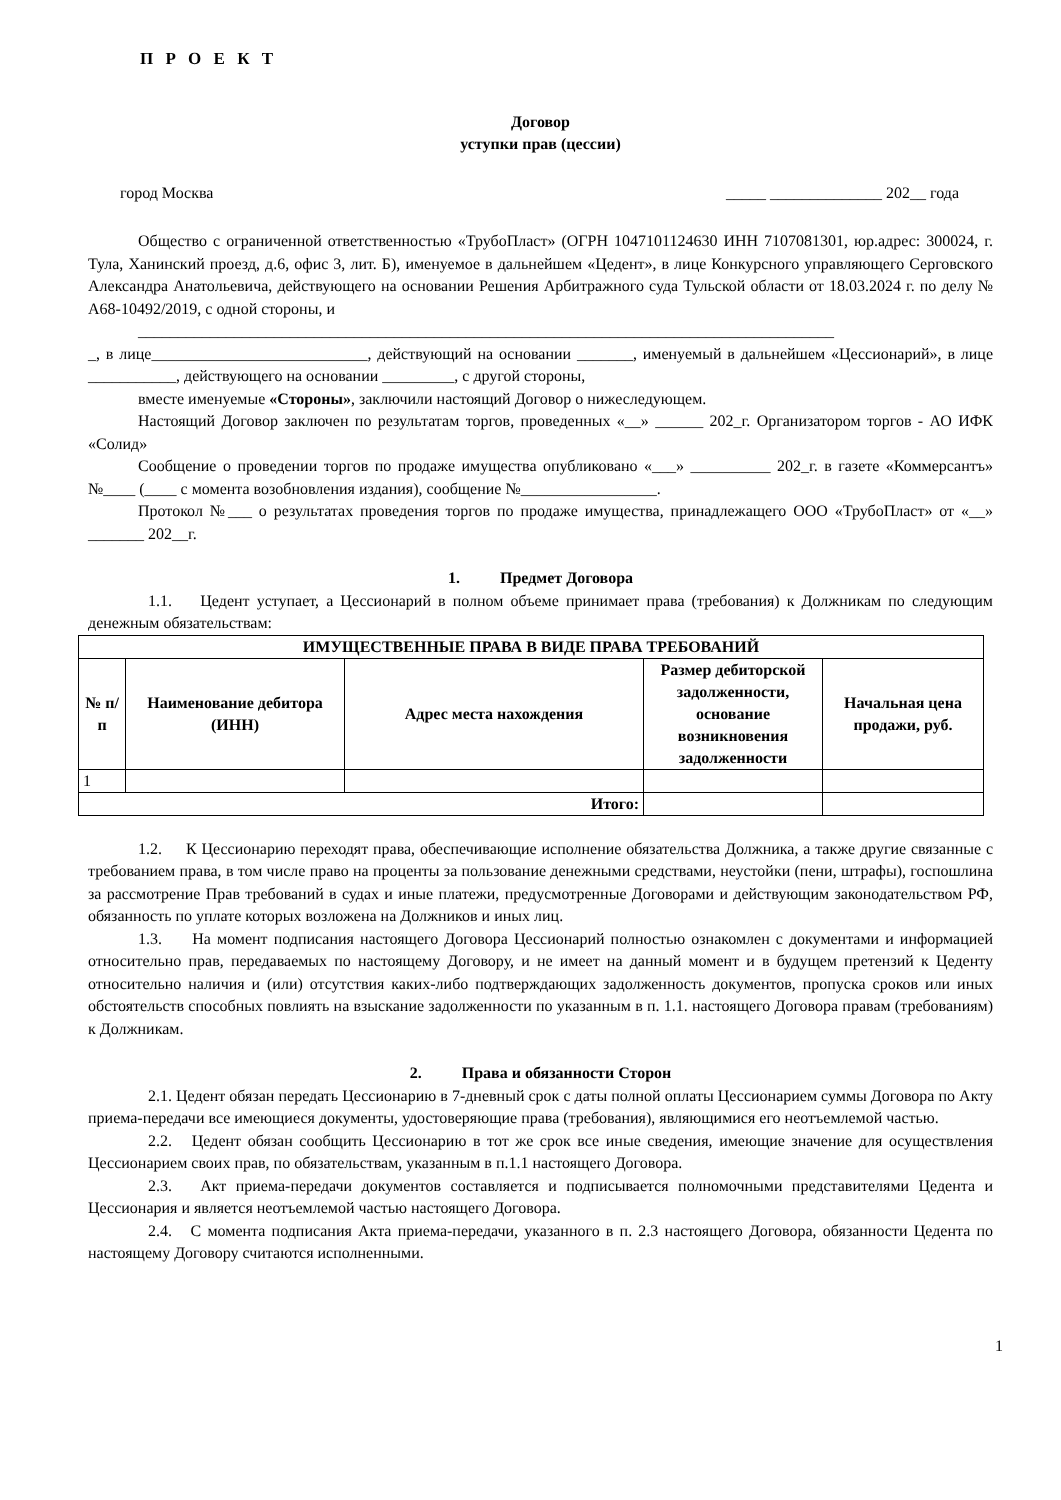П Р О Е К Т
Договор
уступки прав (цессии)
город Москва _____ ______________ 202__ года
Общество с ограниченной ответственностью «ТрубоПласт» (ОГРН 1047101124630 ИНН 7107081301, юр.адрес: 300024, г. Тула, Ханинский проезд, д.6, офис 3, лит. Б), именуемое в дальнейшем «Цедент», в лице Конкурсного управляющего Серговского Александра Анатольевича, действующего на основании Решения Арбитражного суда Тульской области от 18.03.2024 г. по делу № А68-10492/2019, с одной стороны, и
_______________________________________________________________________________________
_, в лице___________________________, действующий на основании _______, именуемый в дальнейшем «Цессионарий», в лице ___________, действующего на основании _________, с другой стороны,
вместе именуемые «Стороны», заключили настоящий Договор о нижеследующем.
Настоящий Договор заключен по результатам торгов, проведенных «__» ______ 202_г. Организатором торгов - АО ИФК «Солид»
Сообщение о проведении торгов по продаже имущества опубликовано «___» __________ 202_г. в газете «Коммерсантъ» №____ (____ с момента возобновления издания), сообщение №_________________.
Протокол №___ о результатах проведения торгов по продаже имущества, принадлежащего ООО «ТрубоПласт» от «__» _______ 202__г.
1. Предмет Договора
1.1. Цедент уступает, а Цессионарий в полном объеме принимает права (требования) к Должникам по следующим денежным обязательствам:
| ИМУЩЕСТВЕННЫЕ ПРАВА В ВИДЕ ПРАВА ТРЕБОВАНИЙ | | | | |
| --- | --- | --- | --- | --- |
| № п/п | Наименование дебитора (ИНН) | Адрес места нахождения | Размер дебиторской задолженности, основание возникновения задолженности | Начальная цена продажи, руб. |
| 1 | | | | |
| Итого: | | | | |
1.2. К Цессионарию переходят права, обеспечивающие исполнение обязательства Должника, а также другие связанные с требованием права, в том числе право на проценты за пользование денежными средствами, неустойки (пени, штрафы), госпошлина за рассмотрение Прав требований в судах и иные платежи, предусмотренные Договорами и действующим законодательством РФ, обязанность по уплате которых возложена на Должников и иных лиц.
1.3. На момент подписания настоящего Договора Цессионарий полностью ознакомлен с документами и информацией относительно прав, передаваемых по настоящему Договору, и не имеет на данный момент и в будущем претензий к Цеденту относительно наличия и (или) отсутствия каких-либо подтверждающих задолженность документов, пропуска сроков или иных обстоятельств способных повлиять на взыскание задолженности по указанным в п. 1.1. настоящего Договора правам (требованиям) к Должникам.
2. Права и обязанности Сторон
2.1. Цедент обязан передать Цессионарию в 7-дневный срок с даты полной оплаты Цессионарием суммы Договора по Акту приема-передачи все имеющиеся документы, удостоверяющие права (требования), являющимися его неотъемлемой частью.
2.2. Цедент обязан сообщить Цессионарию в тот же срок все иные сведения, имеющие значение для осуществления Цессионарием своих прав, по обязательствам, указанным в п.1.1 настоящего Договора.
2.3. Акт приема-передачи документов составляется и подписывается полномочными представителями Цедента и Цессионария и является неотъемлемой частью настоящего Договора.
2.4. С момента подписания Акта приема-передачи, указанного в п. 2.3 настоящего Договора, обязанности Цедента по настоящему Договору считаются исполненными.
1